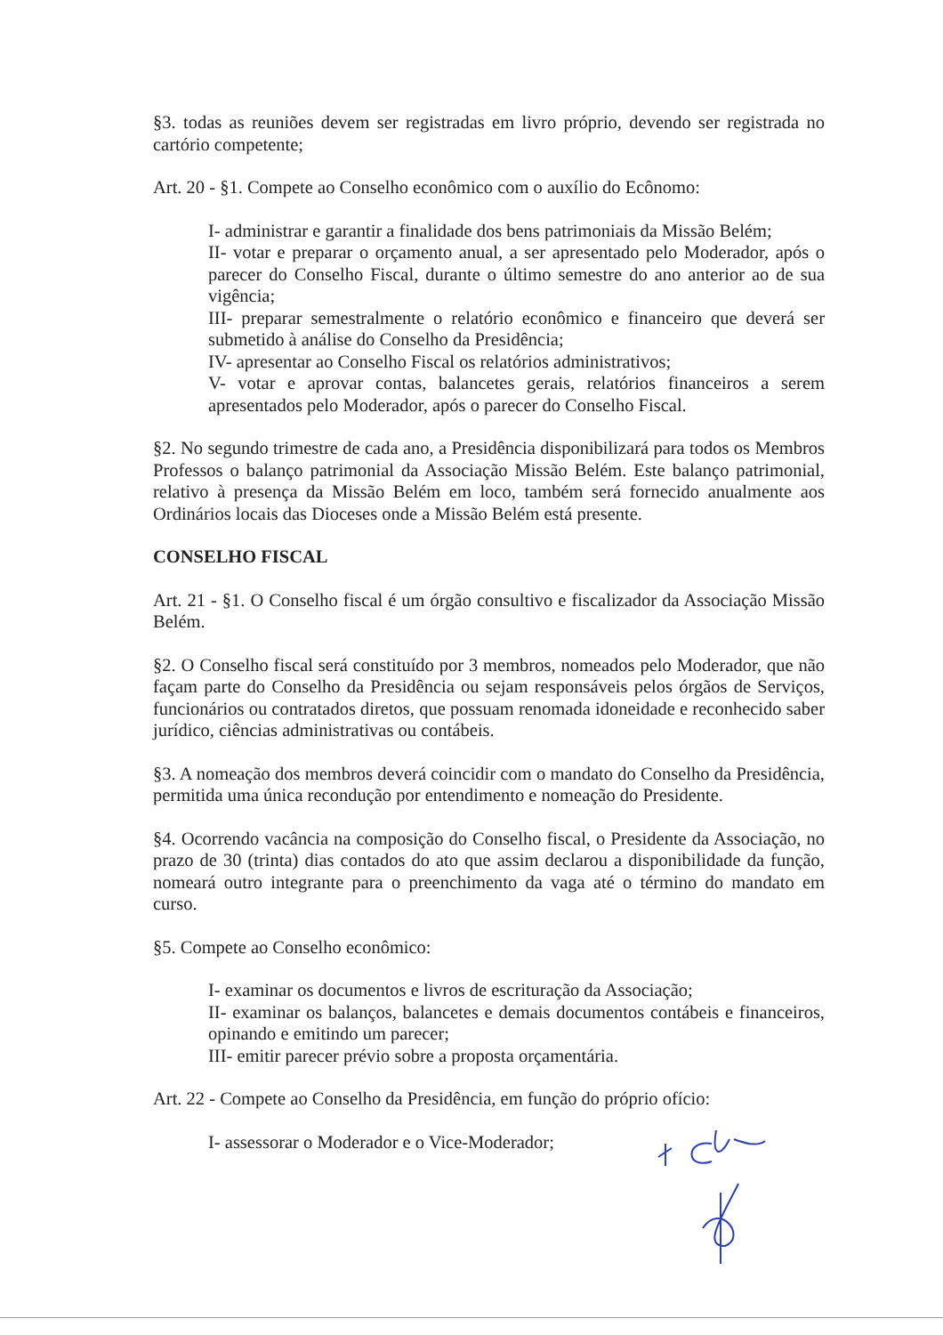§3. todas as reuniões devem ser registradas em livro próprio, devendo ser registrada no cartório competente;
Art. 20 - §1. Compete ao Conselho econômico com o auxílio do Ecônomo:
I- administrar e garantir a finalidade dos bens patrimoniais da Missão Belém;
II- votar e preparar o orçamento anual, a ser apresentado pelo Moderador, após o parecer do Conselho Fiscal, durante o último semestre do ano anterior ao de sua vigência;
III- preparar semestralmente o relatório econômico e financeiro que deverá ser submetido à análise do Conselho da Presidência;
IV- apresentar ao Conselho Fiscal os relatórios administrativos;
V- votar e aprovar contas, balancetes gerais, relatórios financeiros a serem apresentados pelo Moderador, após o parecer do Conselho Fiscal.
§2. No segundo trimestre de cada ano, a Presidência disponibilizará para todos os Membros Professos o balanço patrimonial da Associação Missão Belém. Este balanço patrimonial, relativo à presença da Missão Belém em loco, também será fornecido anualmente aos Ordinários locais das Dioceses onde a Missão Belém está presente.
CONSELHO FISCAL
Art. 21 - §1. O Conselho fiscal é um órgão consultivo e fiscalizador da Associação Missão Belém.
§2. O Conselho fiscal será constituído por 3 membros, nomeados pelo Moderador, que não façam parte do Conselho da Presidência ou sejam responsáveis pelos órgãos de Serviços, funcionários ou contratados diretos, que possuam renomada idoneidade e reconhecido saber jurídico, ciências administrativas ou contábeis.
§3. A nomeação dos membros deverá coincidir com o mandato do Conselho da Presidência, permitida uma única recondução por entendimento e nomeação do Presidente.
§4. Ocorrendo vacância na composição do Conselho fiscal, o Presidente da Associação, no prazo de 30 (trinta) dias contados do ato que assim declarou a disponibilidade da função, nomeará outro integrante para o preenchimento da vaga até o término do mandato em curso.
§5. Compete ao Conselho econômico:
I- examinar os documentos e livros de escrituração da Associação;
II- examinar os balanços, balancetes e demais documentos contábeis e financeiros, opinando e emitindo um parecer;
III- emitir parecer prévio sobre a proposta orçamentária.
Art. 22 - Compete ao Conselho da Presidência, em função do próprio ofício:
I- assessorar o Moderador e o Vice-Moderador;